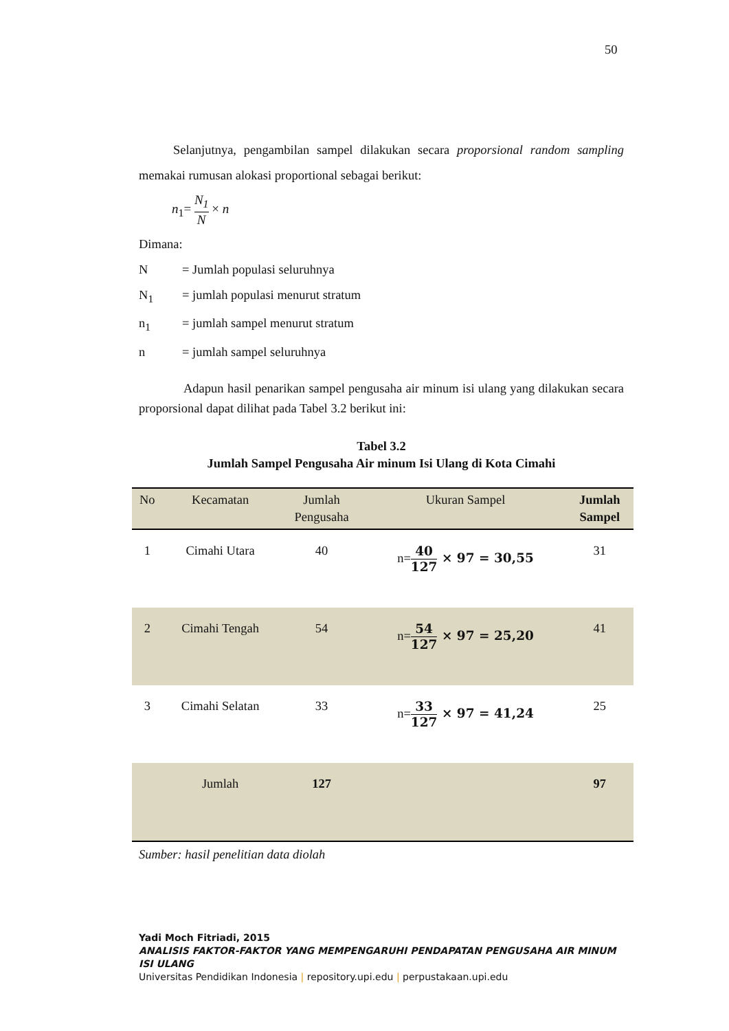50
Selanjutnya, pengambilan sampel dilakukan secara proporsional random sampling memakai rumusan alokasi proportional sebagai berikut:
n<sub>1</sub>= N<sub>1</sub> N × n
Dimana:
N = Jumlah populasi seluruhnya
N<sub>1</sub> = jumlah populasi menurut stratum
n<sub>1</sub> = jumlah sampel menurut stratum
n = jumlah sampel seluruhnya
Adapun hasil penarikan sampel pengusaha air minum isi ulang yang dilakukan secara proporsional dapat dilihat pada Tabel 3.2 berikut ini:
Tabel 3.2
Jumlah Sampel Pengusaha Air minum Isi Ulang di Kota Cimahi
| No | Kecamatan | Jumlah Pengusaha | Ukuran Sampel | Jumlah Sampel |
| --- | --- | --- | --- | --- |
| 1 | Cimahi Utara | 40 | n= 40 127 × 97 = 30,55 | 31 |
| 2 | Cimahi Tengah | 54 | n= 54 127 × 97 = 25,20 | 41 |
| 3 | Cimahi Selatan | 33 | n= 33 127 × 97 = 41,24 | 25 |
| | Jumlah | 127 | | 97 |
Sumber: hasil penelitian data diolah
Yadi Moch Fitriadi, 2015
ANALISIS FAKTOR-FAKTOR YANG MEMPENGARUHI PENDAPATAN PENGUSAHA AIR MINUM ISI ULANG
Universitas Pendidikan Indonesia | repository.upi.edu | perpustakaan.upi.edu